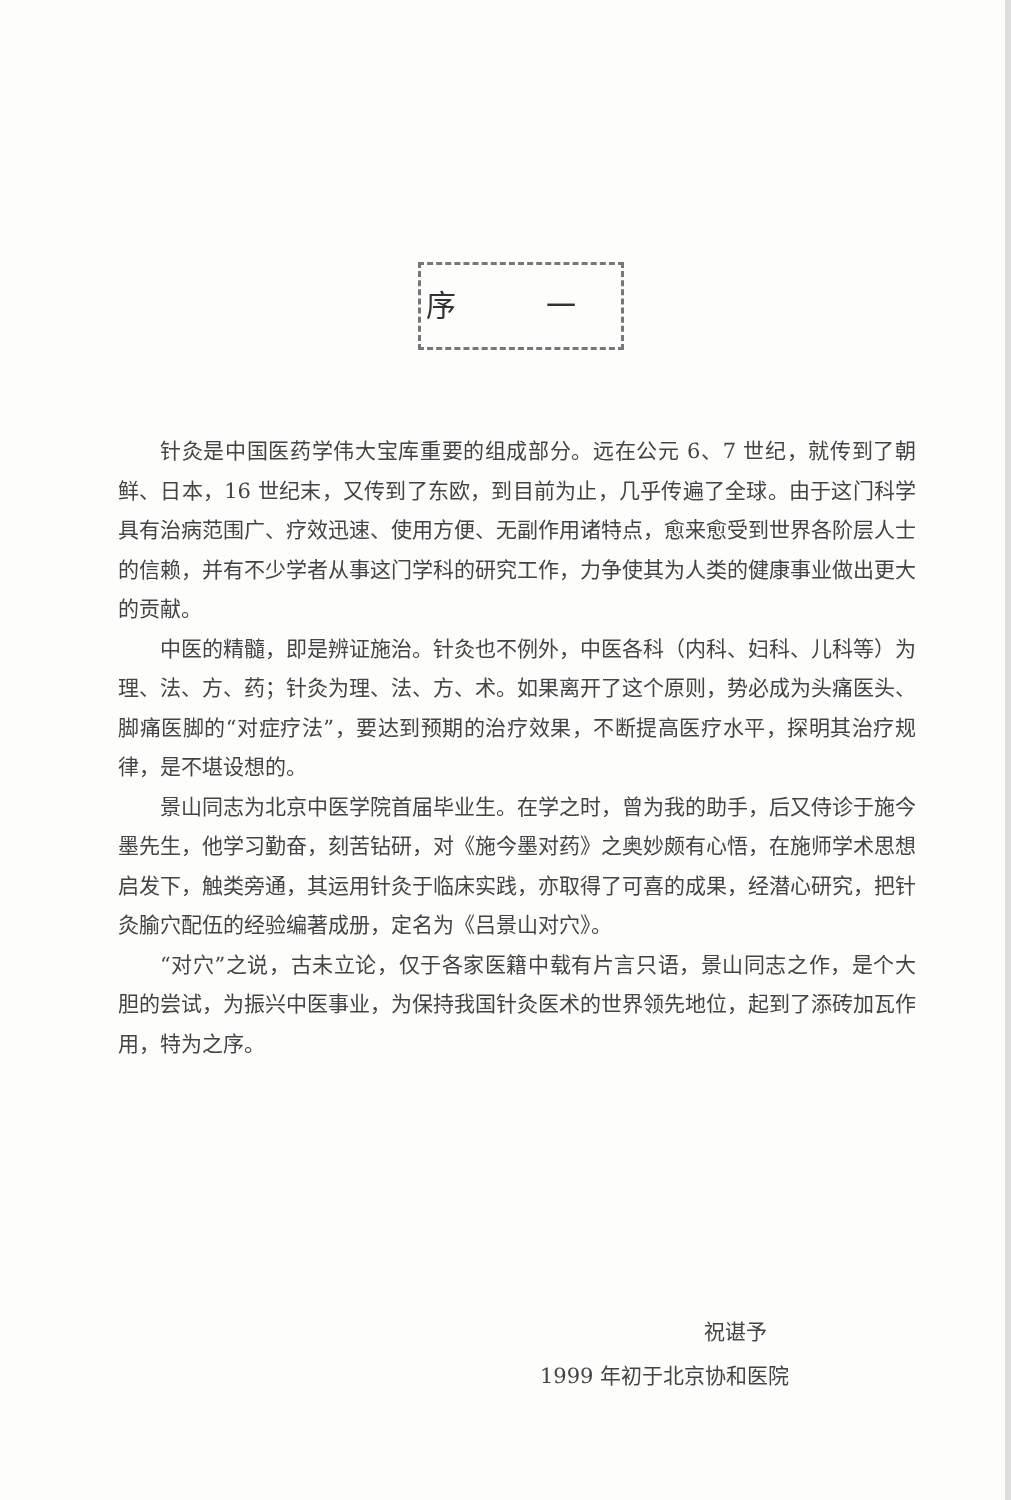序 一
针灸是中国医药学伟大宝库重要的组成部分。远在公元 6、7 世纪，就传到了朝鲜、日本，16 世纪末，又传到了东欧，到目前为止，几乎传遍了全球。由于这门科学具有治病范围广、疗效迅速、使用方便、无副作用诸特点，愈来愈受到世界各阶层人士的信赖，并有不少学者从事这门学科的研究工作，力争使其为人类的健康事业做出更大的贡献。
中医的精髓，即是辨证施治。针灸也不例外，中医各科（内科、妇科、儿科等）为理、法、方、药；针灸为理、法、方、术。如果离开了这个原则，势必成为头痛医头、脚痛医脚的“对症疗法”，要达到预期的治疗效果，不断提高医疗水平，探明其治疗规律，是不堪设想的。
景山同志为北京中医学院首届毕业生。在学之时，曾为我的助手，后又侍诊于施今墨先生，他学习勤奋，刻苦钻研，对《施今墨对药》之奥妙颇有心悟，在施师学术思想启发下，触类旁通，其运用针灸于临床实践，亦取得了可喜的成果，经潜心研究，把针灸腧穴配伍的经验编著成册，定名为《吕景山对穴》。
“对穴”之说，古未立论，仅于各家医籍中载有片言只语，景山同志之作，是个大胆的尝试，为振兴中医事业，为保持我国针灸医术的世界领先地位，起到了添砖加瓦作用，特为之序。
祝谌予
1999 年初于北京协和医院